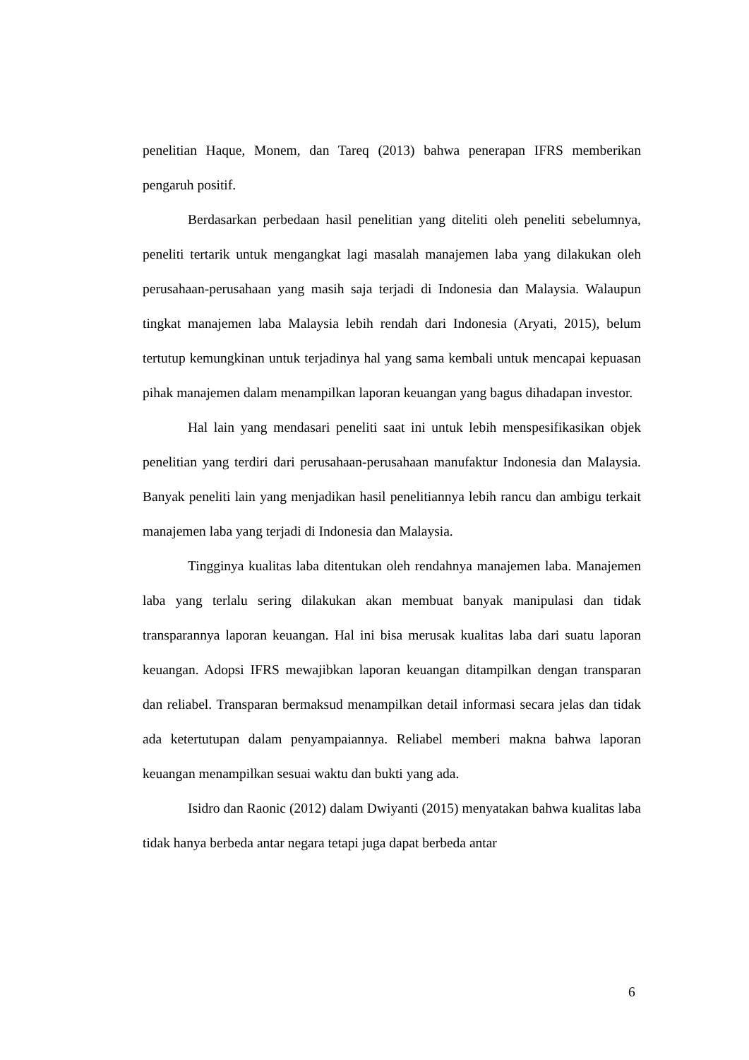penelitian Haque, Monem, dan Tareq (2013) bahwa penerapan IFRS memberikan pengaruh positif.
Berdasarkan perbedaan hasil penelitian yang diteliti oleh peneliti sebelumnya, peneliti tertarik untuk mengangkat lagi masalah manajemen laba yang dilakukan oleh perusahaan-perusahaan yang masih saja terjadi di Indonesia dan Malaysia. Walaupun tingkat manajemen laba Malaysia lebih rendah dari Indonesia (Aryati, 2015), belum tertutup kemungkinan untuk terjadinya hal yang sama kembali untuk mencapai kepuasan pihak manajemen dalam menampilkan laporan keuangan yang bagus dihadapan investor.
Hal lain yang mendasari peneliti saat ini untuk lebih menspesifikasikan objek penelitian yang terdiri dari perusahaan-perusahaan manufaktur Indonesia dan Malaysia. Banyak peneliti lain yang menjadikan hasil penelitiannya lebih rancu dan ambigu terkait manajemen laba yang terjadi di Indonesia dan Malaysia.
Tingginya kualitas laba ditentukan oleh rendahnya manajemen laba. Manajemen laba yang terlalu sering dilakukan akan membuat banyak manipulasi dan tidak transparannya laporan keuangan. Hal ini bisa merusak kualitas laba dari suatu laporan keuangan. Adopsi IFRS mewajibkan laporan keuangan ditampilkan dengan transparan dan reliabel. Transparan bermaksud menampilkan detail informasi secara jelas dan tidak ada ketertutupan dalam penyampaiannya. Reliabel memberi makna bahwa laporan keuangan menampilkan sesuai waktu dan bukti yang ada.
Isidro dan Raonic (2012) dalam Dwiyanti (2015) menyatakan bahwa kualitas laba tidak hanya berbeda antar negara tetapi juga dapat berbeda antar
6